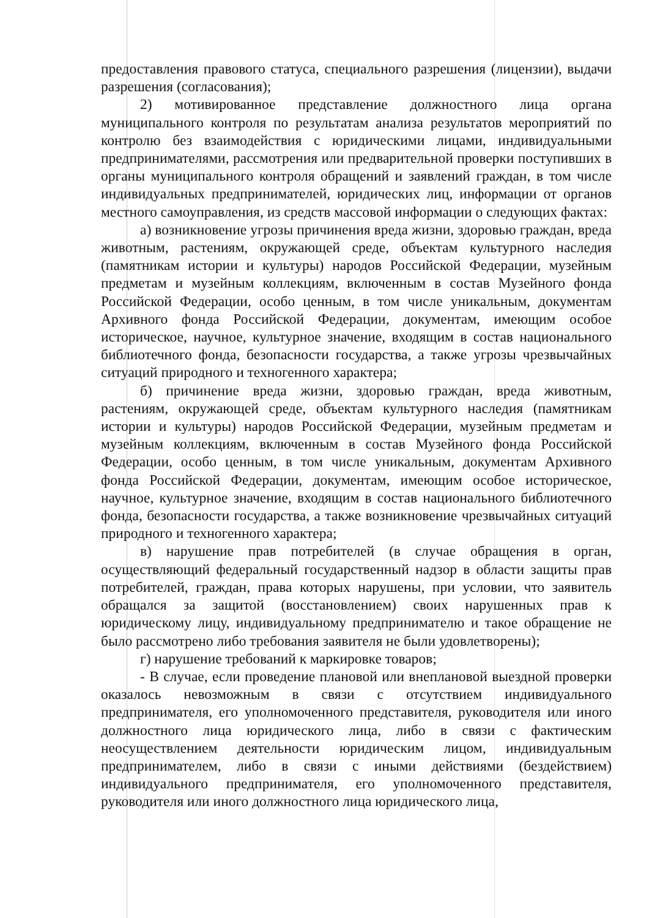предоставления правового статуса, специального разрешения (лицензии), выдачи разрешения (согласования);
2) мотивированное представление должностного лица органа муниципального контроля по результатам анализа результатов мероприятий по контролю без взаимодействия с юридическими лицами, индивидуальными предпринимателями, рассмотрения или предварительной проверки поступивших в органы муниципального контроля обращений и заявлений граждан, в том числе индивидуальных предпринимателей, юридических лиц, информации от органов местного самоуправления, из средств массовой информации о следующих фактах:
а) возникновение угрозы причинения вреда жизни, здоровью граждан, вреда животным, растениям, окружающей среде, объектам культурного наследия (памятникам истории и культуры) народов Российской Федерации, музейным предметам и музейным коллекциям, включенным в состав Музейного фонда Российской Федерации, особо ценным, в том числе уникальным, документам Архивного фонда Российской Федерации, документам, имеющим особое историческое, научное, культурное значение, входящим в состав национального библиотечного фонда, безопасности государства, а также угрозы чрезвычайных ситуаций природного и техногенного характера;
б) причинение вреда жизни, здоровью граждан, вреда животным, растениям, окружающей среде, объектам культурного наследия (памятникам истории и культуры) народов Российской Федерации, музейным предметам и музейным коллекциям, включенным в состав Музейного фонда Российской Федерации, особо ценным, в том числе уникальным, документам Архивного фонда Российской Федерации, документам, имеющим особое историческое, научное, культурное значение, входящим в состав национального библиотечного фонда, безопасности государства, а также возникновение чрезвычайных ситуаций природного и техногенного характера;
в) нарушение прав потребителей (в случае обращения в орган, осуществляющий федеральный государственный надзор в области защиты прав потребителей, граждан, права которых нарушены, при условии, что заявитель обращался за защитой (восстановлением) своих нарушенных прав к юридическому лицу, индивидуальному предпринимателю и такое обращение не было рассмотрено либо требования заявителя не были удовлетворены);
г) нарушение требований к маркировке товаров;
- В случае, если проведение плановой или внеплановой выездной проверки оказалось невозможным в связи с отсутствием индивидуального предпринимателя, его уполномоченного представителя, руководителя или иного должностного лица юридического лица, либо в связи с фактическим неосуществлением деятельности юридическим лицом, индивидуальным предпринимателем, либо в связи с иными действиями (бездействием) индивидуального предпринимателя, его уполномоченного представителя, руководителя или иного должностного лица юридического лица,